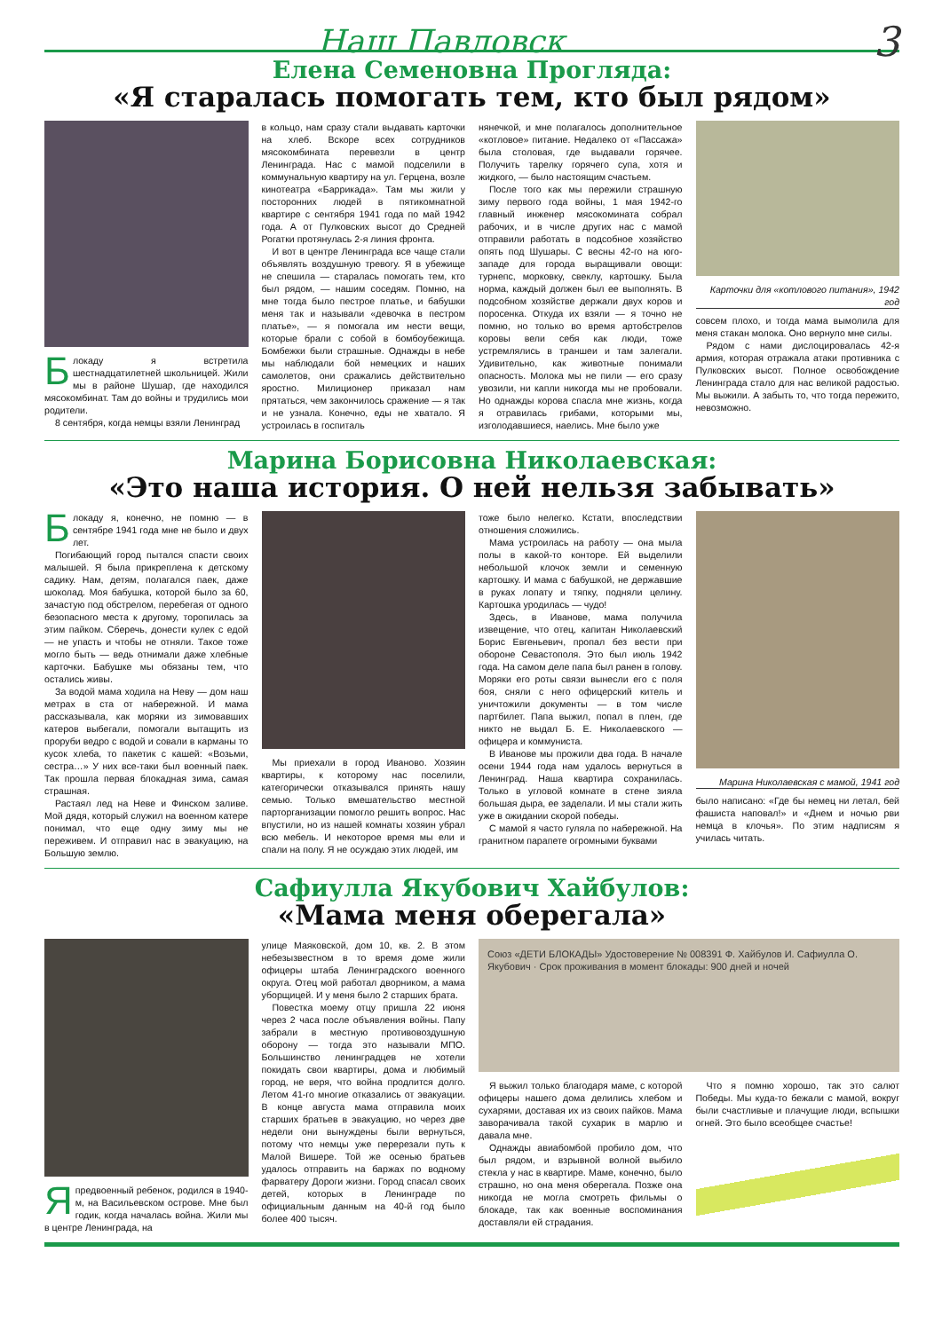Наш Павловск
3
Елена Семеновна Прогляда:
«Я старалась помогать тем, кто был рядом»
Блокаду я встретила шестнадцатилетней школьницей. Жили мы в районе Шушар, где находился мясокомбинат. Там до войны и трудились мои родители.
8 сентября, когда немцы взяли Ленинград
в кольцо, нам сразу стали выдавать карточки на хлеб. Вскоре всех сотрудников мясокомбината перевезли в центр Ленинграда. Нас с мамой подселили в коммунальную квартиру на ул. Герцена, возле кинотеатра «Баррикада». Там мы жили у посторонних людей в пятикомнатной квартире с сентября 1941 года по май 1942 года. А от Пулковских высот до Средней Рогатки протянулась 2-я линия фронта.
И вот в центре Ленинграда все чаще стали объявлять воздушную тревогу. Я в убежище не спешила — старалась помогать тем, кто был рядом, — нашим соседям. Помню, на мне тогда было пестрое платье, и бабушки меня так и называли «девочка в пестром платье», — я помогала им нести вещи, которые брали с собой в бомбоубежища. Бомбежки были страшные. Однажды в небе мы наблюдали бой немецких и наших самолетов, они сражались действительно яростно. Милиционер приказал нам прятаться, чем закончилось сражение — я так и не узнала. Конечно, еды не хватало. Я устроилась в госпиталь
нянечкой, и мне полагалось дополнительное «котловое» питание. Недалеко от «Пассажа» была столовая, где выдавали горячее. Получить тарелку горячего супа, хотя и жидкого, — было настоящим счастьем.
После того как мы пережили страшную зиму первого года войны, 1 мая 1942-го главный инженер мясокомината собрал рабочих, и в числе других нас с мамой отправили работать в подсобное хозяйство опять под Шушары. С весны 42-го на юго-западе для города выращивали овощи: турнепс, морковку, свеклу, картошку. Была норма, каждый должен был ее выполнять. В подсобном хозяйстве держали двух коров и поросенка. Откуда их взяли — я точно не помню, но только во время артобстрелов коровы вели себя как люди, тоже устремлялись в траншеи и там залегали. Удивительно, как животные понимали опасность. Молока мы не пили — его сразу увозили, ни капли никогда мы не пробовали. Но однажды корова спасла мне жизнь, когда я отравилась грибами, которыми мы, изголодавшиеся, наелись. Мне было уже
Карточки для «котлового питания», 1942 год
совсем плохо, и тогда мама вымолила для меня стакан молока. Оно вернуло мне силы.
Рядом с нами дислоцировалась 42-я армия, которая отражала атаки противника с Пулковских высот. Полное освобождение Ленинграда стало для нас великой радостью. Мы выжили. А забыть то, что тогда пережито, невозможно.
Марина Борисовна Николаевская:
«Это наша история. О ней нельзя забывать»
Блокаду я, конечно, не помню — в сентябре 1941 года мне не было и двух лет.
Погибающий город пытался спасти своих малышей. Я была прикреплена к детскому садику. Нам, детям, полагался паек, даже шоколад. Моя бабушка, которой было за 60, зачастую под обстрелом, перебегая от одного безопасного места к другому, торопилась за этим пайком. Сберечь, донести кулек с едой — не упасть и чтобы не отняли. Такое тоже могло быть — ведь отнимали даже хлебные карточки. Бабушке мы обязаны тем, что остались живы.
За водой мама ходила на Неву — дом наш метрах в ста от набережной. И мама рассказывала, как моряки из зимовавших катеров выбегали, помогали вытащить из проруби ведро с водой и совали в карманы то кусок хлеба, то пакетик с кашей: «Возьми, сестра…» У них все-таки был военный паек. Так прошла первая блокадная зима, самая страшная.
Растаял лед на Неве и Финском заливе. Мой дядя, который служил на военном катере понимал, что еще одну зиму мы не переживем. И отправил нас в эвакуацию, на Большую землю.
Мы приехали в город Иваново. Хозяин квартиры, к которому нас поселили, категорически отказывался принять нашу семью. Только вмешательство местной парторганизации помогло решить вопрос. Нас впустили, но из нашей комнаты хозяин убрал всю мебель. И некоторое время мы ели и спали на полу. Я не осуждаю этих людей, им
тоже было нелегко. Кстати, впоследствии отношения сложились.
Мама устроилась на работу — она мыла полы в какой-то конторе. Ей выделили небольшой клочок земли и семенную картошку. И мама с бабушкой, не державшие в руках лопату и тяпку, подняли целину. Картошка уродилась — чудо!
Здесь, в Иванове, мама получила извещение, что отец, капитан Николаевский Борис Евгеньевич, пропал без вести при обороне Севастополя. Это был июль 1942 года. На самом деле папа был ранен в голову. Моряки его роты связи вынесли его с поля боя, сняли с него офицерский китель и уничтожили документы — в том числе партбилет. Папа выжил, попал в плен, где никто не выдал Б. Е. Николаевского — офицера и коммуниста.
В Иванове мы прожили два года. В начале осени 1944 года нам удалось вернуться в Ленинград. Наша квартира сохранилась. Только в угловой комнате в стене зияла большая дыра, ее заделали. И мы стали жить уже в ожидании скорой победы.
С мамой я часто гуляла по набережной. На гранитном парапете огромными буквами
Марина Николаевская с мамой, 1941 год
было написано: «Где бы немец ни летал, бей фашиста наповал!» и «Днем и ночью рви немца в клочья». По этим надписям я училась читать.
Сафиулла Якубович Хайбулов:
«Мама меня оберегала»
Я предвоенный ребенок, родился в 1940-м, на Васильевском острове. Мне был годик, когда началась война. Жили мы в центре Ленинграда, на
улице Маяковской, дом 10, кв. 2. В этом небезызвестном в то время доме жили офицеры штаба Ленинградского военного округа. Отец мой работал дворником, а мама уборщицей. И у меня было 2 старших брата.
Повестка моему отцу пришла 22 июня через 2 часа после объявления войны. Папу забрали в местную противовоздушную оборону — тогда это называли МПО. Большинство ленинградцев не хотели покидать свои квартиры, дома и любимый город, не веря, что война продлится долго. Летом 41-го многие отказались от эвакуации. В конце августа мама отправила моих старших братьев в эвакуацию, но через две недели они вынуждены были вернуться, потому что немцы уже перерезали путь к Малой Вишере. Той же осенью братьев удалось отправить на баржах по водному фарватеру Дороги жизни. Город спасал своих детей, которых в Ленинграде по официальным данным на 40-й год было более 400 тысяч.
Союз «ДЕТИ БЛОКАДЫ» Удостоверение № 008391 Ф. Хайбулов И. Сафиулла О. Якубович · Срок проживания в момент блокады: 900 дней и ночей
Я выжил только благодаря маме, с которой офицеры нашего дома делились хлебом и сухарями, доставая их из своих пайков. Мама заворачивала такой сухарик в марлю и давала мне.
Однажды авиабомбой пробило дом, что был рядом, и взрывной волной выбило стекла у нас в квартире. Маме, конечно, было страшно, но она меня оберегала. Позже она никогда не могла смотреть фильмы о блокаде, так как военные воспоминания доставляли ей страдания.
Что я помню хорошо, так это салют Победы. Мы куда-то бежали с мамой, вокруг были счастливые и плачущие люди, вспышки огней. Это было всеобщее счастье!